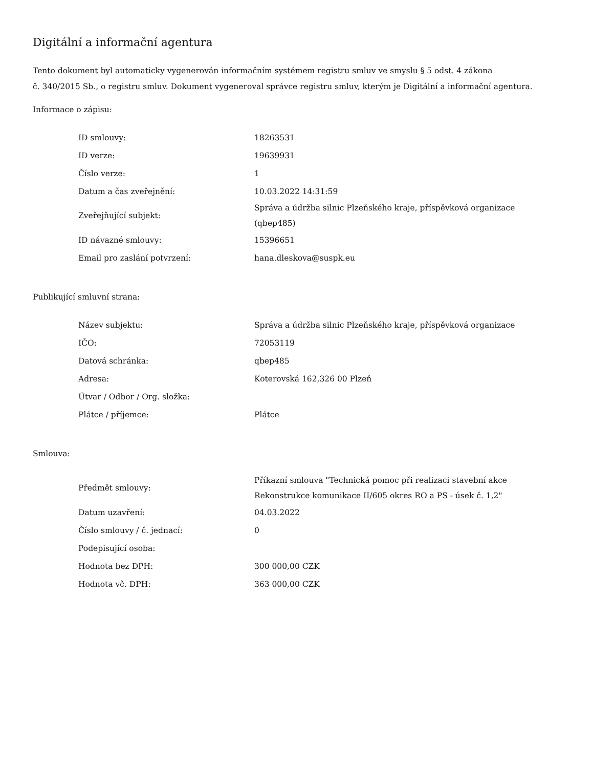Digitální a informační agentura
Tento dokument byl automaticky vygenerován informačním systémem registru smluv ve smyslu § 5 odst. 4 zákona
č. 340/2015 Sb., o registru smluv. Dokument vygeneroval správce registru smluv, kterým je Digitální a informační agentura.
Informace o zápisu:
| ID smlouvy: | 18263531 |
| ID verze: | 19639931 |
| Číslo verze: | 1 |
| Datum a čas zveřejnění: | 10.03.2022 14:31:59 |
| Zveřejňující subjekt: | Správa a údržba silnic Plzeňského kraje, příspěvková organizace (qbep485) |
| ID návazné smlouvy: | 15396651 |
| Email pro zaslání potvrzení: | hana.dleskova@suspk.eu |
Publikující smluvní strana:
| Název subjektu: | Správa a údržba silnic Plzeňského kraje, příspěvková organizace |
| IČO: | 72053119 |
| Datová schránka: | qbep485 |
| Adresa: | Koterovská 162,326 00 Plzeň |
| Útvar / Odbor / Org. složka: | |
| Plátce / příjemce: | Plátce |
Smlouva:
| Předmět smlouvy: | Příkazní smlouva "Technická pomoc při realizaci stavební akce Rekonstrukce komunikace II/605 okres RO a PS - úsek č. 1,2" |
| Datum uzavření: | 04.03.2022 |
| Číslo smlouvy / č. jednací: | 0 |
| Podepisující osoba: | |
| Hodnota bez DPH: | 300 000,00 CZK |
| Hodnota vč. DPH: | 363 000,00 CZK |